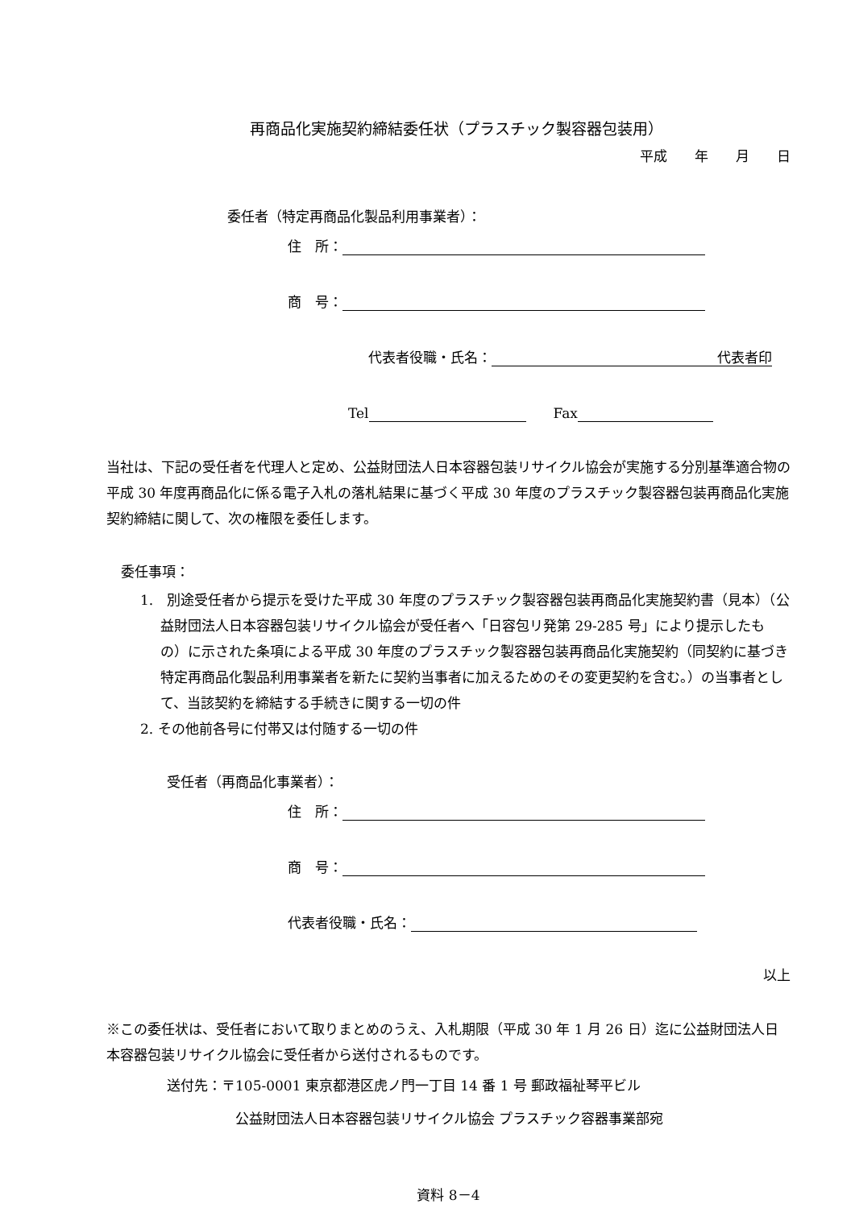再商品化実施契約締結委任状（プラスチック製容器包装用）
平成　　年　　月　　日
委任者（特定再商品化製品利用事業者）：
住　所：
商　号：
代表者役職・氏名： 代表者印
Tel　　Fax
当社は、下記の受任者を代理人と定め、公益財団法人日本容器包装リサイクル協会が実施する分別基準適合物の平成 30 年度再商品化に係る電子入札の落札結果に基づく平成 30 年度のプラスチック製容器包装再商品化実施契約締結に関して、次の権限を委任します。
委任事項：
1.　別途受任者から提示を受けた平成 30 年度のプラスチック製容器包装再商品化実施契約書（見本）（公益財団法人日本容器包装リサイクル協会が受任者へ「日容包リ発第 29-285 号」により提示したもの）に示された条項による平成 30 年度のプラスチック製容器包装再商品化実施契約（同契約に基づき特定再商品化製品利用事業者を新たに契約当事者に加えるためのその変更契約を含む。）の当事者として、当該契約を締結する手続きに関する一切の件
2. その他前各号に付帯又は付随する一切の件
受任者（再商品化事業者）：
住　所：
商　号：
代表者役職・氏名：
以上
※この委任状は、受任者において取りまとめのうえ、入札期限（平成 30 年 1 月 26 日）迄に公益財団法人日本容器包装リサイクル協会に受任者から送付されるものです。
送付先：〒105-0001 東京都港区虎ノ門一丁目 14 番 1 号 郵政福祉琴平ビル
公益財団法人日本容器包装リサイクル協会 プラスチック容器事業部宛
資料 8－4